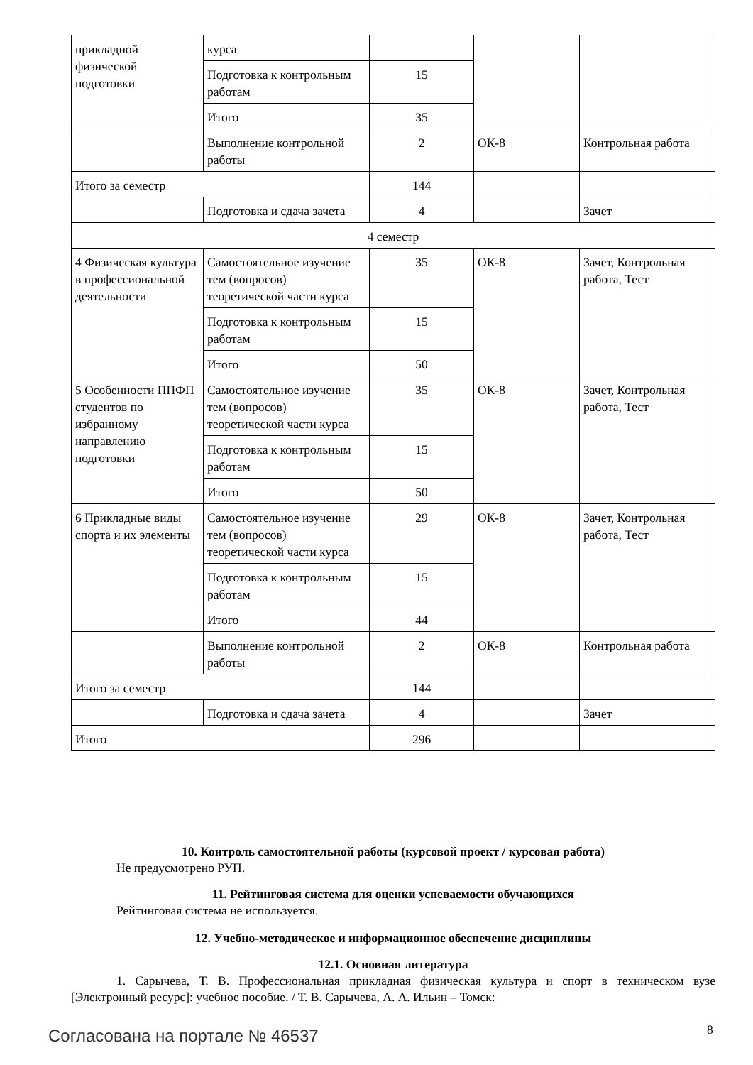| прикладной физической подготовки | курса | | | |
| | Подготовка к контрольным работам | 15 | | |
| | Итого | 35 | | |
| | Выполнение контрольной работы | 2 | ОК-8 | Контрольная работа |
| Итого за семестр | | 144 | | |
| | Подготовка и сдача зачета | 4 | | Зачет |
| 4 семестр | | | | |
| 4 Физическая культура в профессиональной деятельности | Самостоятельное изучение тем (вопросов) теоретической части курса | 35 | ОК-8 | Зачет, Контрольная работа, Тест |
| | Подготовка к контрольным работам | 15 | | |
| | Итого | 50 | | |
| 5 Особенности ППФП студентов по избранному направлению подготовки | Самостоятельное изучение тем (вопросов) теоретической части курса | 35 | ОК-8 | Зачет, Контрольная работа, Тест |
| | Подготовка к контрольным работам | 15 | | |
| | Итого | 50 | | |
| 6 Прикладные виды спорта и их элементы | Самостоятельное изучение тем (вопросов) теоретической части курса | 29 | ОК-8 | Зачет, Контрольная работа, Тест |
| | Подготовка к контрольным работам | 15 | | |
| | Итого | 44 | | |
| | Выполнение контрольной работы | 2 | ОК-8 | Контрольная работа |
| Итого за семестр | | 144 | | |
| | Подготовка и сдача зачета | 4 | | Зачет |
| Итого | | 296 | | |
10. Контроль самостоятельной работы (курсовой проект / курсовая работа)
Не предусмотрено РУП.
11. Рейтинговая система для оценки успеваемости обучающихся
Рейтинговая система не используется.
12. Учебно-методическое и информационное обеспечение дисциплины
12.1. Основная литература
1. Сарычева, Т. В. Профессиональная прикладная физическая культура и спорт в техническом вузе [Электронный ресурс]: учебное пособие. / Т. В. Сарычева, А. А. Ильин – Томск:
Согласована на портале № 46537 8